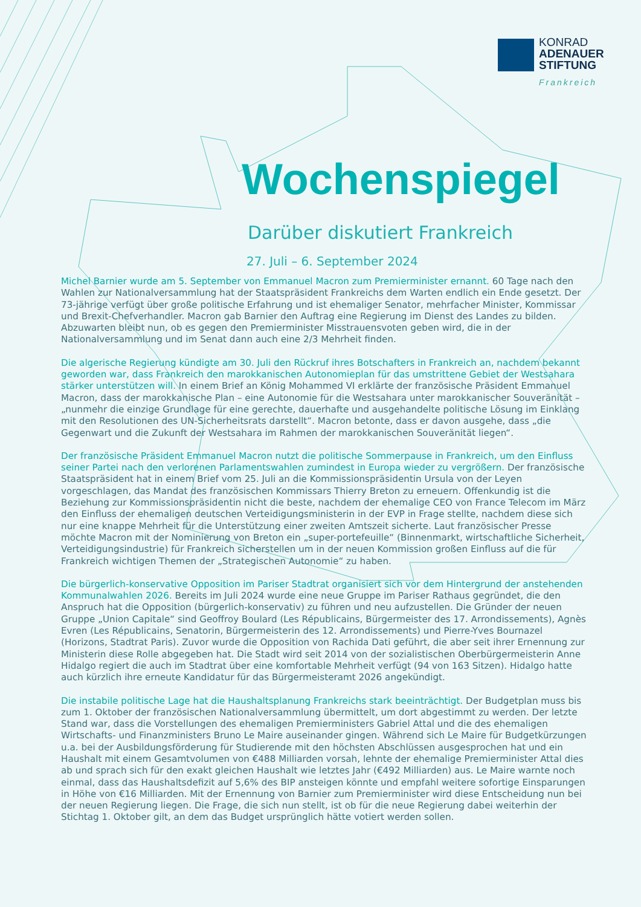KONRAD
ADENAUER
STIFTUNG
Frankreich
Wochenspiegel
Darüber diskutiert Frankreich
27. Juli – 6. September 2024
Michel Barnier wurde am 5. September von Emmanuel Macron zum Premierminister ernannt. 60 Tage nach den Wahlen zur Nationalversammlung hat der Staatspräsident Frankreichs dem Warten endlich ein Ende gesetzt. Der 73-jährige verfügt über große politische Erfahrung und ist ehemaliger Senator, mehrfacher Minister, Kommissar und Brexit-Chefverhandler. Macron gab Barnier den Auftrag eine Regierung im Dienst des Landes zu bilden. Abzuwarten bleibt nun, ob es gegen den Premierminister Misstrauensvoten geben wird, die in der Nationalversammlung und im Senat dann auch eine 2/3 Mehrheit finden.
Die algerische Regierung kündigte am 30. Juli den Rückruf ihres Botschafters in Frankreich an, nachdem bekannt geworden war, dass Frankreich den marokkanischen Autonomieplan für das umstrittene Gebiet der Westsahara stärker unterstützen will. In einem Brief an König Mohammed VI erklärte der französische Präsident Emmanuel Macron, dass der marokkanische Plan – eine Autonomie für die Westsahara unter marokkanischer Souveränität – „nunmehr die einzige Grundlage für eine gerechte, dauerhafte und ausgehandelte politische Lösung im Einklang mit den Resolutionen des UN-Sicherheitsrats darstellt“. Macron betonte, dass er davon ausgehe, dass „die Gegenwart und die Zukunft der Westsahara im Rahmen der marokkanischen Souveränität liegen“.
Der französische Präsident Emmanuel Macron nutzt die politische Sommerpause in Frankreich, um den Einfluss seiner Partei nach den verlorenen Parlamentswahlen zumindest in Europa wieder zu vergrößern. Der französische Staatspräsident hat in einem Brief vom 25. Juli an die Kommissionspräsidentin Ursula von der Leyen vorgeschlagen, das Mandat des französischen Kommissars Thierry Breton zu erneuern. Offenkundig ist die Beziehung zur Kommissionspräsidentin nicht die beste, nachdem der ehemalige CEO von France Telecom im März den Einfluss der ehemaligen deutschen Verteidigungsministerin in der EVP in Frage stellte, nachdem diese sich nur eine knappe Mehrheit für die Unterstützung einer zweiten Amtszeit sicherte. Laut französischer Presse möchte Macron mit der Nominierung von Breton ein „super-portefeuille“ (Binnenmarkt, wirtschaftliche Sicherheit, Verteidigungsindustrie) für Frankreich sicherstellen um in der neuen Kommission großen Einfluss auf die für Frankreich wichtigen Themen der „Strategischen Autonomie“ zu haben.
Die bürgerlich-konservative Opposition im Pariser Stadtrat organisiert sich vor dem Hintergrund der anstehenden Kommunalwahlen 2026. Bereits im Juli 2024 wurde eine neue Gruppe im Pariser Rathaus gegründet, die den Anspruch hat die Opposition (bürgerlich-konservativ) zu führen und neu aufzustellen. Die Gründer der neuen Gruppe „Union Capitale“ sind Geoffroy Boulard (Les Républicains, Bürgermeister des 17. Arrondissements), Agnès Evren (Les Républicains, Senatorin, Bürgermeisterin des 12. Arrondissements) und Pierre-Yves Bournazel (Horizons, Stadtrat Paris). Zuvor wurde die Opposition von Rachida Dati geführt, die aber seit ihrer Ernennung zur Ministerin diese Rolle abgegeben hat. Die Stadt wird seit 2014 von der sozialistischen Oberbürgermeisterin Anne Hidalgo regiert die auch im Stadtrat über eine komfortable Mehrheit verfügt (94 von 163 Sitzen). Hidalgo hatte auch kürzlich ihre erneute Kandidatur für das Bürgermeisteramt 2026 angekündigt.
Die instabile politische Lage hat die Haushaltsplanung Frankreichs stark beeinträchtigt. Der Budgetplan muss bis zum 1. Oktober der französischen Nationalversammlung übermittelt, um dort abgestimmt zu werden. Der letzte Stand war, dass die Vorstellungen des ehemaligen Premierministers Gabriel Attal und die des ehemaligen Wirtschafts- und Finanzministers Bruno Le Maire auseinander gingen. Während sich Le Maire für Budgetkürzungen u.a. bei der Ausbildungsförderung für Studierende mit den höchsten Abschlüssen ausgesprochen hat und ein Haushalt mit einem Gesamtvolumen von €488 Milliarden vorsah, lehnte der ehemalige Premierminister Attal dies ab und sprach sich für den exakt gleichen Haushalt wie letztes Jahr (€492 Milliarden) aus. Le Maire warnte noch einmal, dass das Haushaltsdefizit auf 5,6% des BIP ansteigen könnte und empfahl weitere sofortige Einsparungen in Höhe von €16 Milliarden. Mit der Ernennung von Barnier zum Premierminister wird diese Entscheidung nun bei der neuen Regierung liegen. Die Frage, die sich nun stellt, ist ob für die neue Regierung dabei weiterhin der Stichtag 1. Oktober gilt, an dem das Budget ursprünglich hätte votiert werden sollen.